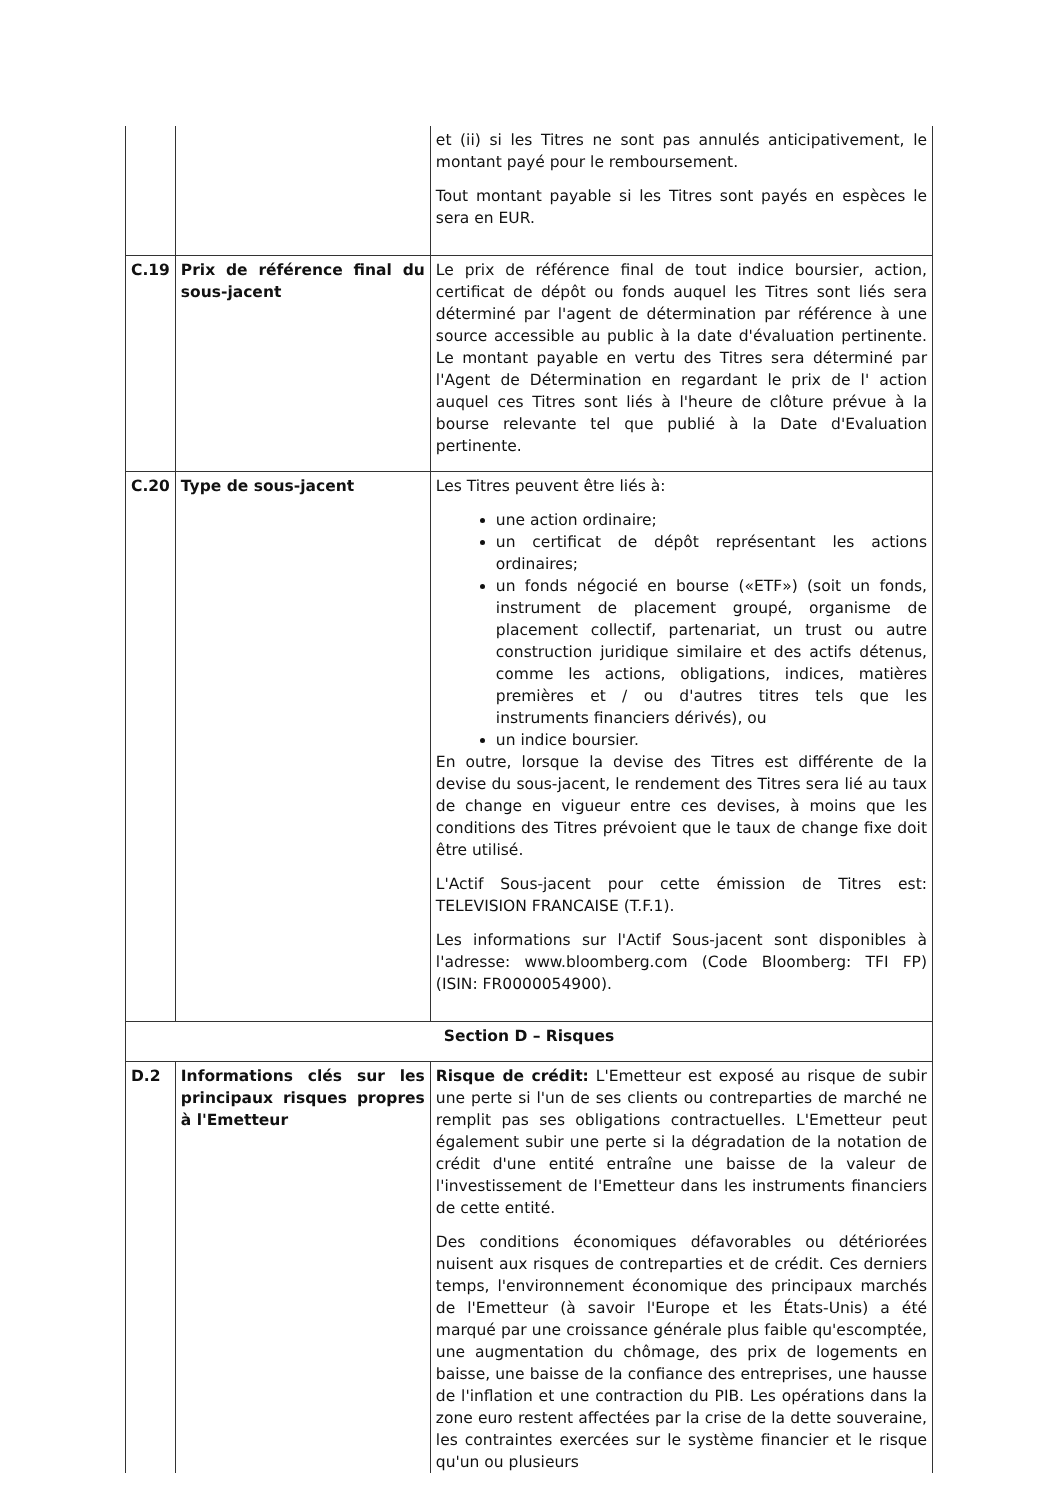| | | et (ii) si les Titres ne sont pas annulés anticipativement, le montant payé pour le remboursement. Tout montant payable si les Titres sont payés en espèces le sera en EUR. |
| C.19 | Prix de référence final du sous-jacent | Le prix de référence final de tout indice boursier, action, certificat de dépôt ou fonds auquel les Titres sont liés sera déterminé par l'agent de détermination par référence à une source accessible au public à la date d'évaluation pertinente. Le montant payable en vertu des Titres sera déterminé par l'Agent de Détermination en regardant le prix de l' action auquel ces Titres sont liés à l'heure de clôture prévue à la bourse relevante tel que publié à la Date d'Evaluation pertinente. |
| C.20 | Type de sous-jacent | Les Titres peuvent être liés à: une action ordinaire; un certificat de dépôt représentant les actions ordinaires; un fonds négocié en bourse («ETF») (soit un fonds, instrument de placement groupé, organisme de placement collectif, partenariat, un trust ou autre construction juridique similaire et des actifs détenus, comme les actions, obligations, indices, matières premières et / ou d'autres titres tels que les instruments financiers dérivés), ou un indice boursier. En outre, lorsque la devise des Titres est différente de la devise du sous-jacent, le rendement des Titres sera lié au taux de change en vigueur entre ces devises, à moins que les conditions des Titres prévoient que le taux de change fixe doit être utilisé. L'Actif Sous-jacent pour cette émission de Titres est: TELEVISION FRANCAISE (T.F.1). Les informations sur l'Actif Sous-jacent sont disponibles à l'adresse: www.bloomberg.com (Code Bloomberg: TFI FP) (ISIN: FR0000054900). |
| Section D – Risques | | |
| D.2 | Informations clés sur les principaux risques propres à l'Emetteur | Risque de crédit: L'Emetteur est exposé au risque de subir une perte si l'un de ses clients ou contreparties de marché ne remplit pas ses obligations contractuelles. L'Emetteur peut également subir une perte si la dégradation de la notation de crédit d'une entité entraîne une baisse de la valeur de l'investissement de l'Emetteur dans les instruments financiers de cette entité. Des conditions économiques défavorables ou détériorées nuisent aux risques de contreparties et de crédit. Ces derniers temps, l'environnement économique des principaux marchés de l'Emetteur (à savoir l'Europe et les États-Unis) a été marqué par une croissance générale plus faible qu'escomptée, une augmentation du chômage, des prix de logements en baisse, une baisse de la confiance des entreprises, une hausse de l'inflation et une contraction du PIB. Les opérations dans la zone euro restent affectées par la crise de la dette souveraine, les contraintes exercées sur le système financier et le risque qu'un ou plusieurs |